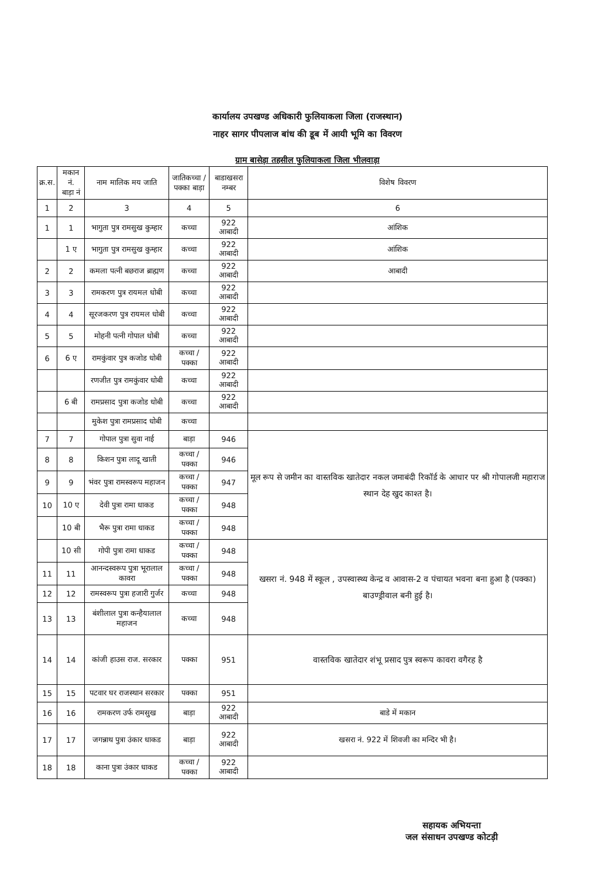कार्यालय उपखण्ड अधिकारी फुलियाकला जिला (राजस्थान)
नाहर सागर पीपलाज बांध की डूब में आयी भूमि का विवरण
ग्राम बासेड़ा तहसील फुलियाकला जिला भीलवाड़ा
| क्र.स. | मकान नं. बाड़ा नं | नाम मालिक मय जाति | जातिकच्चा / पक्का बाड़ा | बाडाखसरा नम्बर | विशेष विवरण |
| --- | --- | --- | --- | --- | --- |
| 1 | 2 | 3 | 4 | 5 | 6 |
| 1 | 1 | भागुता पुत्र रामसुख कुम्हार | कच्चा | 922 आबादी | आंशिक |
| | 1 ए | भागुता पुत्र रामसुख कुम्हार | कच्चा | 922 आबादी | आंशिक |
| 2 | 2 | कमला पत्नी बछराज ब्राह्मण | कच्चा | 922 आबादी | आबादी |
| 3 | 3 | रामकरण पुत्र रायमल धोबी | कच्चा | 922 आबादी | |
| 4 | 4 | सूरजकरण पुत्र रायमल धोबी | कच्चा | 922 आबादी | |
| 5 | 5 | मोहनी पत्नी गोपाल धोबी | कच्चा | 922 आबादी | |
| 6 | 6 ए | रामकुंवार पुत्र कजोड धोबी | कच्चा / पक्का | 922 आबादी | |
| | | रणजीत पुत्र रामकुंवार धोबी | कच्चा | 922 आबादी | |
| | 6 बी | रामप्रसाद पुत्रा कजोड धोबी | कच्चा | 922 आबादी | |
| | | मुकेश पुत्रा रामप्रसाद धोबी | कच्चा | | |
| 7 | 7 | गोपाल पुत्रा सुवा नाई | बाड़ा | 946 | मूल रूप से जमीन का वास्तविक खातेदार नकल जमाबंदी रिकॉर्ड के आधार पर श्री गोपालजी महाराज स्थान देह खुद काश्त है। |
| 8 | 8 | किशन पुत्रा लादू खाती | कच्चा / पक्का | 946 | |
| 9 | 9 | भंवर पुत्रा रामस्वरूप महाजन | कच्चा / पक्का | 947 | |
| 10 | 10 ए | देवी पुत्रा रामा धाकड | कच्चा / पक्का | 948 | |
| | 10 बी | भैरू पुत्रा रामा धाकड | कच्चा / पक्का | 948 | |
| | 10 सी | गोपी पुत्रा रामा धाकड | कच्चा / पक्का | 948 | खसरा नं. 948 में स्कूल , उपस्वास्थ्य केन्द्र व आवास-2 व पंचायत भवना बना हुआ है (पक्का) बाउण्ड्रीवाल बनी हुई है। |
| 11 | 11 | आनन्दस्वरूप पुत्रा भूरालाल कावरा | कच्चा / पक्का | 948 | |
| 12 | 12 | रामस्वरूप पुत्रा हजारी गुर्जर | कच्चा | 948 | |
| 13 | 13 | बंशीलाल पुत्रा कन्हैयालाल महाजन | कच्चा | 948 | |
| 14 | 14 | कांजी हाउस राज. सरकार | पक्का | 951 | वास्तविक खातेदार शंभू प्रसाद पुत्र स्वरूप कावरा वगैरह है |
| 15 | 15 | पटवार घर राजस्थान सरकार | पक्का | 951 | |
| 16 | 16 | रामकरण उर्फ रामसुख | बाड़ा | 922 आबादी | बाडे में मकान |
| 17 | 17 | जगन्नाथ पुत्रा उंकार धाकड | बाड़ा | 922 आबादी | खसरा नं. 922 में शिवजी का मन्दिर भी है। |
| 18 | 18 | काना पुत्रा उंकार धाकड | कच्चा / पक्का | 922 आबादी | |
सहायक अभियन्ता
जल संसाधन उपखण्ड कोटड़ी